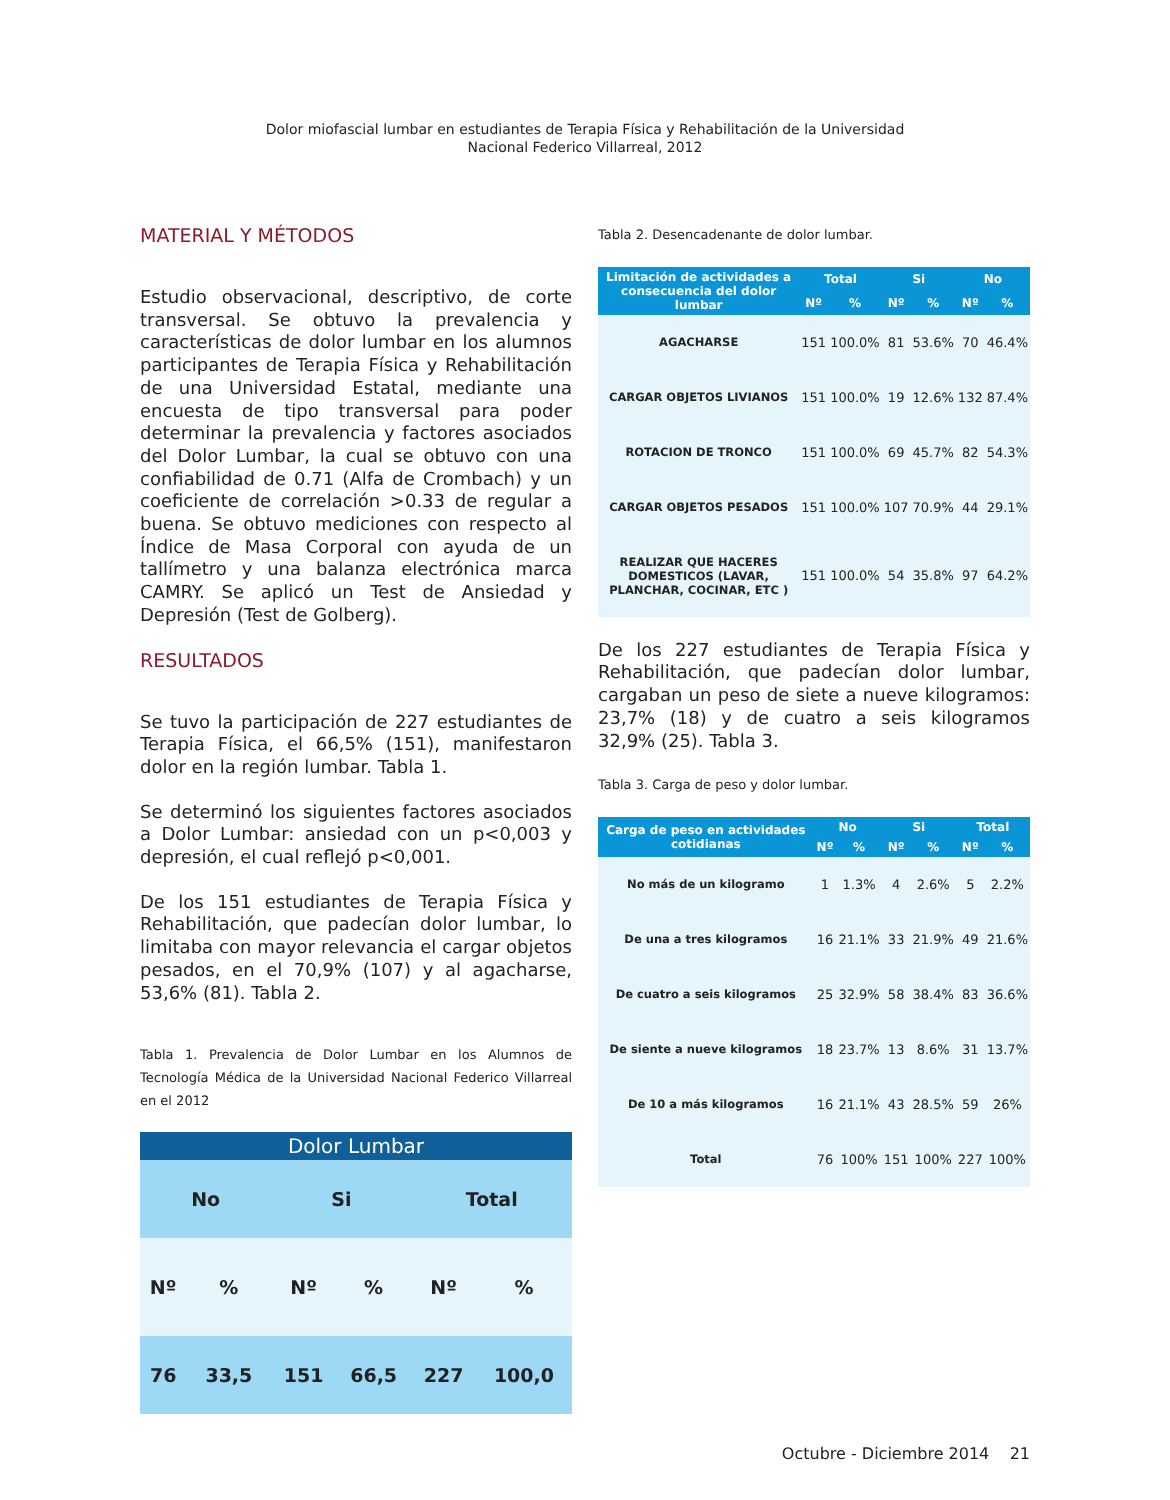Dolor miofascial lumbar en estudiantes de Terapia Física y Rehabilitación de la Universidad
Nacional Federico Villarreal, 2012
MATERIAL Y MÉTODOS
Estudio observacional, descriptivo, de corte transversal. Se obtuvo la prevalencia y características de dolor lumbar en los alumnos participantes de Terapia Física y Rehabilitación de una Universidad Estatal, mediante una encuesta de tipo transversal para poder determinar la prevalencia y factores asociados del Dolor Lumbar, la cual se obtuvo con una confiabilidad de 0.71 (Alfa de Crombach) y un coeficiente de correlación >0.33 de regular a buena. Se obtuvo mediciones con respecto al Índice de Masa Corporal con ayuda de un tallímetro y una balanza electrónica marca CAMRY. Se aplicó un Test de Ansiedad y Depresión (Test de Golberg).
RESULTADOS
Se tuvo la participación de 227 estudiantes de Terapia Física, el 66,5% (151), manifestaron dolor en la región lumbar. Tabla 1.
Se determinó los siguientes factores asociados a Dolor Lumbar: ansiedad con un p<0,003 y depresión, el cual reflejó p<0,001.
De los 151 estudiantes de Terapia Física y Rehabilitación, que padecían dolor lumbar, lo limitaba con mayor relevancia el cargar objetos pesados, en el 70,9% (107) y al agacharse, 53,6% (81). Tabla 2.
Tabla 1. Prevalencia de Dolor Lumbar en los Alumnos de Tecnología Médica de la Universidad Nacional Federico Villarreal en el 2012
| Dolor Lumbar | | | | | |
| --- | --- | --- | --- | --- | --- |
| No | | Si | | Total | |
| Nº | % | Nº | % | Nº | % |
| 76 | 33,5 | 151 | 66,5 | 227 | 100,0 |
Tabla 2. Desencadenante de dolor lumbar.
| Limitación de actividades a consecuencia del dolor lumbar | Total | | Si | | No | |
| --- | --- | --- | --- | --- | --- | --- |
| | Nº | % | Nº | % | Nº | % |
| AGACHARSE | 151 | 100.0% | 81 | 53.6% | 70 | 46.4% |
| CARGAR OBJETOS LIVIANOS | 151 | 100.0% | 19 | 12.6% | 132 | 87.4% |
| ROTACION DE TRONCO | 151 | 100.0% | 69 | 45.7% | 82 | 54.3% |
| CARGAR OBJETOS PESADOS | 151 | 100.0% | 107 | 70.9% | 44 | 29.1% |
| REALIZAR QUE HACERES DOMESTICOS (LAVAR, PLANCHAR, COCINAR, ETC ) | 151 | 100.0% | 54 | 35.8% | 97 | 64.2% |
De los 227 estudiantes de Terapia Física y Rehabilitación, que padecían dolor lumbar, cargaban un peso de siete a nueve kilogramos: 23,7% (18) y de cuatro a seis kilogramos 32,9% (25). Tabla 3.
Tabla 3. Carga de peso y dolor lumbar.
| Carga de peso en actividades cotidianas | No | | Si | | Total | |
| --- | --- | --- | --- | --- | --- | --- |
| | Nº | % | Nº | % | Nº | % |
| No más de un kilogramo | 1 | 1.3% | 4 | 2.6% | 5 | 2.2% |
| De una a tres kilogramos | 16 | 21.1% | 33 | 21.9% | 49 | 21.6% |
| De cuatro a seis kilogramos | 25 | 32.9% | 58 | 38.4% | 83 | 36.6% |
| De siente a nueve kilogramos | 18 | 23.7% | 13 | 8.6% | 31 | 13.7% |
| De 10 a más kilogramos | 16 | 21.1% | 43 | 28.5% | 59 | 26% |
| Total | 76 | 100% | 151 | 100% | 227 | 100% |
Octubre - Diciembre 2014 21